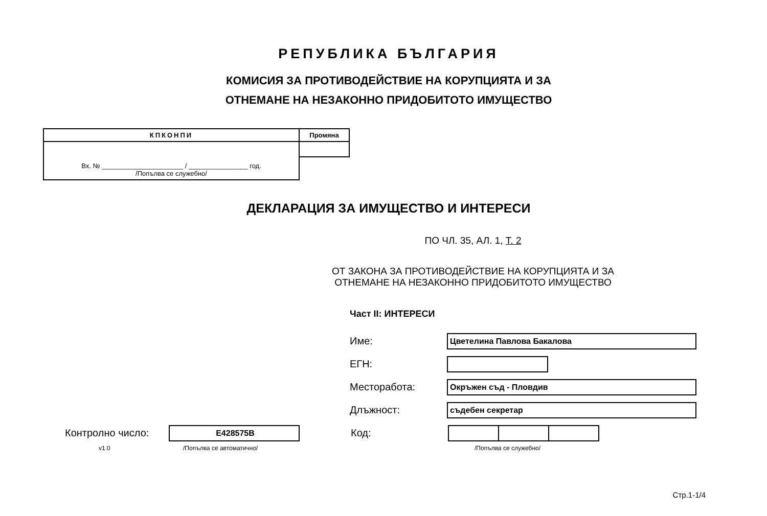РЕПУБЛИКА БЪЛГАРИЯ
КОМИСИЯ ЗА ПРОТИВОДЕЙСТВИЕ НА КОРУПЦИЯТА И ЗА
ОТНЕМАНЕ НА НЕЗАКОННО ПРИДОБИТОТО ИМУЩЕСТВО
| КПКОНПИ | Промяна |
| Вх. № ______________________ / ________________ год. /Попълва се служебно/ | |
ДЕКЛАРАЦИЯ ЗА ИМУЩЕСТВО И ИНТЕРЕСИ
ПО ЧЛ. 35, АЛ. 1, Т. 2
ОТ ЗАКОНА ЗА ПРОТИВОДЕЙСТВИЕ НА КОРУПЦИЯТА И ЗА
ОТНЕМАНЕ НА НЕЗАКОННО ПРИДОБИТОТО ИМУЩЕСТВО
Част II: ИНТЕРЕСИ
Име:
Цветелина Павлова Бакалова
ЕГН:
Месторабота:
Окръжен съд - Пловдив
Длъжност:
съдебен секретар
Контролно число:
E428575B
Код:
v1.0 /Попълва се автоматично/ /Попълва се служебно/
Стр.1-1/4